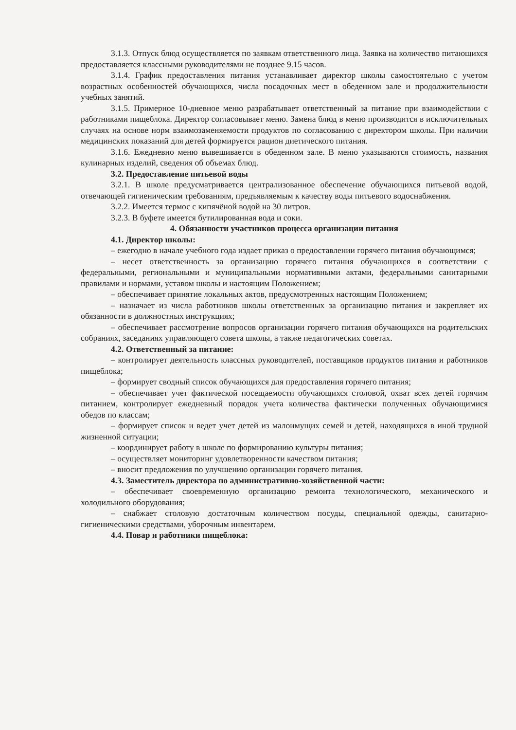3.1.3. Отпуск блюд осуществляется по заявкам ответственного лица. Заявка на количество питающихся предоставляется классными руководителями не позднее 9.15 часов.
3.1.4. График предоставления питания устанавливает директор школы самостоятельно с учетом возрастных особенностей обучающихся, числа посадочных мест в обеденном зале и продолжительности учебных занятий.
3.1.5. Примерное 10-дневное меню разрабатывает ответственный за питание при взаимодействии с работниками пищеблока. Директор согласовывает меню. Замена блюд в меню производится в исключительных случаях на основе норм взаимозаменяемости продуктов по согласованию с директором школы. При наличии медицинских показаний для детей формируется рацион диетического питания.
3.1.6. Ежедневно меню вывешивается в обеденном зале. В меню указываются стоимость, названия кулинарных изделий, сведения об объемах блюд.
3.2. Предоставление питьевой воды
3.2.1. В школе предусматривается централизованное обеспечение обучающихся питьевой водой, отвечающей гигиеническим требованиям, предъявляемым к качеству воды питьевого водоснабжения.
3.2.2. Имеется термос с кипячёной водой на 30 литров.
3.2.3. В буфете имеется бутилированная вода и соки.
4. Обязанности участников процесса организации питания
4.1. Директор школы:
– ежегодно в начале учебного года издает приказ о предоставлении горячего питания обучающимся;
– несет ответственность за организацию горячего питания обучающихся в соответствии с федеральными, региональными и муниципальными нормативными актами, федеральными санитарными правилами и нормами, уставом школы и настоящим Положением;
– обеспечивает принятие локальных актов, предусмотренных настоящим Положением;
– назначает из числа работников школы ответственных за организацию питания и закрепляет их обязанности в должностных инструкциях;
– обеспечивает рассмотрение вопросов организации горячего питания обучающихся на родительских собраниях, заседаниях управляющего совета школы, а также педагогических советах.
4.2. Ответственный за питание:
– контролирует деятельность классных руководителей, поставщиков продуктов питания и работников пищеблока;
– формирует сводный список обучающихся для предоставления горячего питания;
– обеспечивает учет фактической посещаемости обучающихся столовой, охват всех детей горячим питанием, контролирует ежедневный порядок учета количества фактически полученных обучающимися обедов по классам;
– формирует список и ведет учет детей из малоимущих семей и детей, находящихся в иной трудной жизненной ситуации;
– координирует работу в школе по формированию культуры питания;
– осуществляет мониторинг удовлетворенности качеством питания;
– вносит предложения по улучшению организации горячего питания.
4.3. Заместитель директора по административно-хозяйственной части:
– обеспечивает своевременную организацию ремонта технологического, механического и холодильного оборудования;
– снабжает столовую достаточным количеством посуды, специальной одежды, санитарно-гигиеническими средствами, уборочным инвентарем.
4.4. Повар и работники пищеблока: